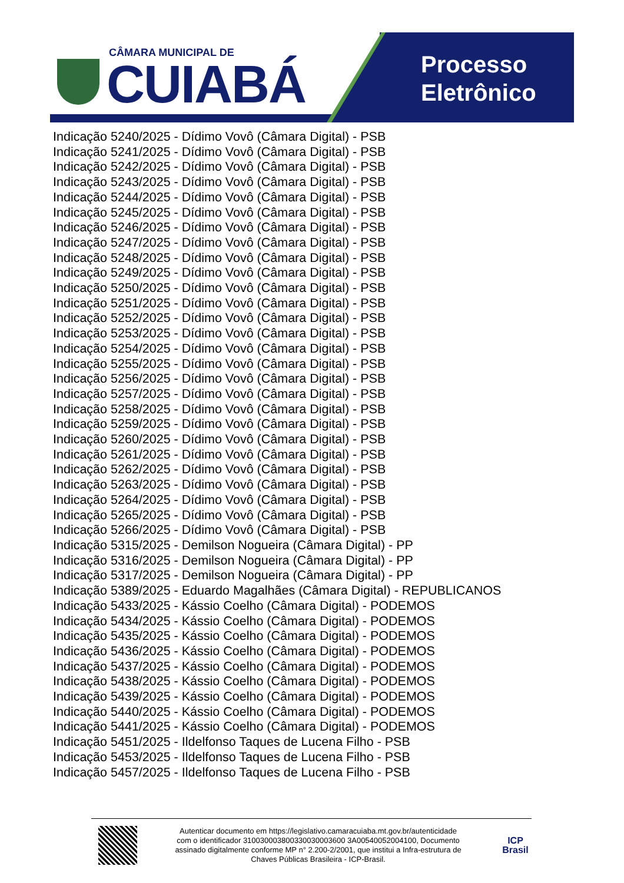CÂMARA MUNICIPAL DE
CUIABÁ
Processo
Eletrônico
Indicação 5240/2025 - Dídimo Vovô (Câmara Digital) - PSB
Indicação 5241/2025 - Dídimo Vovô (Câmara Digital) - PSB
Indicação 5242/2025 - Dídimo Vovô (Câmara Digital) - PSB
Indicação 5243/2025 - Dídimo Vovô (Câmara Digital) - PSB
Indicação 5244/2025 - Dídimo Vovô (Câmara Digital) - PSB
Indicação 5245/2025 - Dídimo Vovô (Câmara Digital) - PSB
Indicação 5246/2025 - Dídimo Vovô (Câmara Digital) - PSB
Indicação 5247/2025 - Dídimo Vovô (Câmara Digital) - PSB
Indicação 5248/2025 - Dídimo Vovô (Câmara Digital) - PSB
Indicação 5249/2025 - Dídimo Vovô (Câmara Digital) - PSB
Indicação 5250/2025 - Dídimo Vovô (Câmara Digital) - PSB
Indicação 5251/2025 - Dídimo Vovô (Câmara Digital) - PSB
Indicação 5252/2025 - Dídimo Vovô (Câmara Digital) - PSB
Indicação 5253/2025 - Dídimo Vovô (Câmara Digital) - PSB
Indicação 5254/2025 - Dídimo Vovô (Câmara Digital) - PSB
Indicação 5255/2025 - Dídimo Vovô (Câmara Digital) - PSB
Indicação 5256/2025 - Dídimo Vovô (Câmara Digital) - PSB
Indicação 5257/2025 - Dídimo Vovô (Câmara Digital) - PSB
Indicação 5258/2025 - Dídimo Vovô (Câmara Digital) - PSB
Indicação 5259/2025 - Dídimo Vovô (Câmara Digital) - PSB
Indicação 5260/2025 - Dídimo Vovô (Câmara Digital) - PSB
Indicação 5261/2025 - Dídimo Vovô (Câmara Digital) - PSB
Indicação 5262/2025 - Dídimo Vovô (Câmara Digital) - PSB
Indicação 5263/2025 - Dídimo Vovô (Câmara Digital) - PSB
Indicação 5264/2025 - Dídimo Vovô (Câmara Digital) - PSB
Indicação 5265/2025 - Dídimo Vovô (Câmara Digital) - PSB
Indicação 5266/2025 - Dídimo Vovô (Câmara Digital) - PSB
Indicação 5315/2025 - Demilson Nogueira (Câmara Digital) - PP
Indicação 5316/2025 - Demilson Nogueira (Câmara Digital) - PP
Indicação 5317/2025 - Demilson Nogueira (Câmara Digital) - PP
Indicação 5389/2025 - Eduardo Magalhães (Câmara Digital) - REPUBLICANOS
Indicação 5433/2025 - Kássio Coelho (Câmara Digital) - PODEMOS
Indicação 5434/2025 - Kássio Coelho (Câmara Digital) - PODEMOS
Indicação 5435/2025 - Kássio Coelho (Câmara Digital) - PODEMOS
Indicação 5436/2025 - Kássio Coelho (Câmara Digital) - PODEMOS
Indicação 5437/2025 - Kássio Coelho (Câmara Digital) - PODEMOS
Indicação 5438/2025 - Kássio Coelho (Câmara Digital) - PODEMOS
Indicação 5439/2025 - Kássio Coelho (Câmara Digital) - PODEMOS
Indicação 5440/2025 - Kássio Coelho (Câmara Digital) - PODEMOS
Indicação 5441/2025 - Kássio Coelho (Câmara Digital) - PODEMOS
Indicação 5451/2025 - Ildelfonso Taques de Lucena Filho - PSB
Indicação 5453/2025 - Ildelfonso Taques de Lucena Filho - PSB
Indicação 5457/2025 - Ildelfonso Taques de Lucena Filho - PSB
Autenticar documento em https://legislativo.camaracuiaba.mt.gov.br/autenticidade
com o identificador 310030003800330030003600 3A00540052004100, Documento
assinado digitalmente conforme MP n° 2.200-2/2001, que institui a Infra-estrutura de
Chaves Públicas Brasileira - ICP-Brasil.
ICP
Brasil